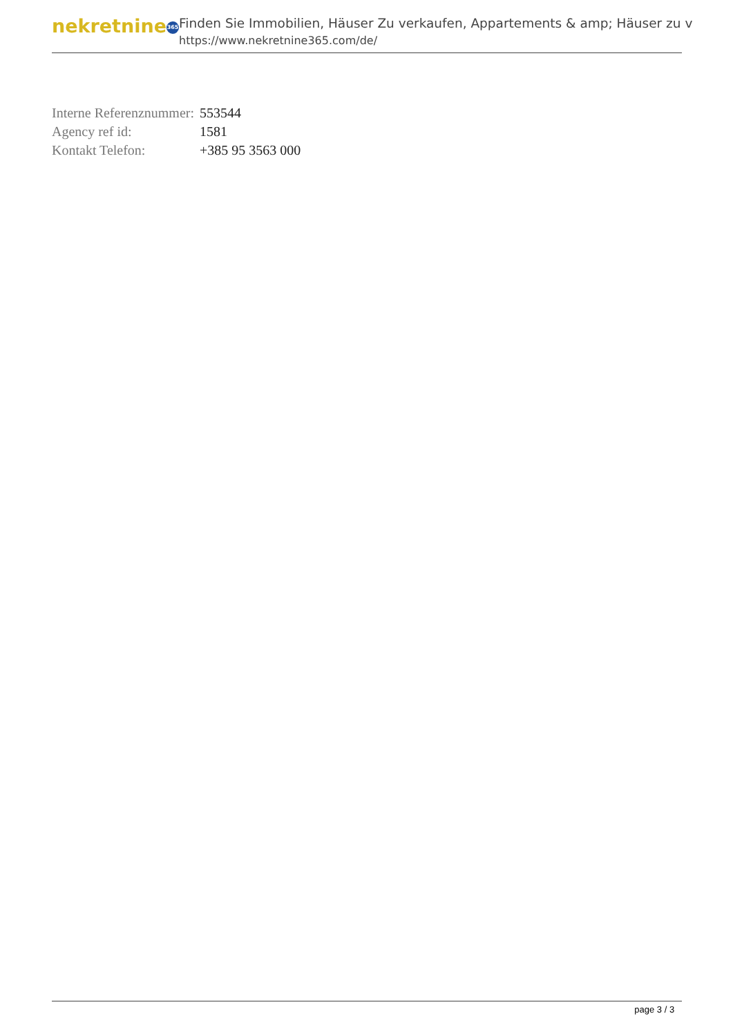nekretnine 365
Finden Sie Immobilien, Häuser Zu verkaufen, Appartements & amp; Häuser zu v
https://www.nekretnine365.com/de/
| Interne Referenznummer: | 553544 |
| Agency ref id: | 1581 |
| Kontakt Telefon: | +385 95 3563 000 |
page 3 / 3